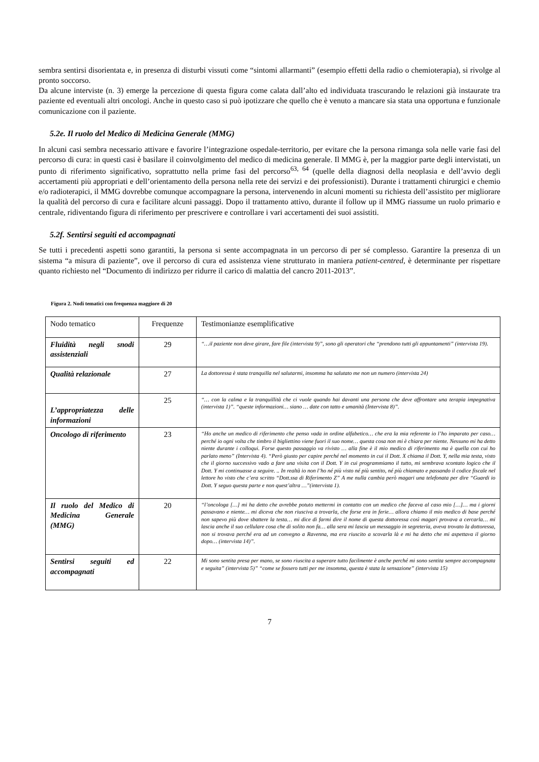sembra sentirsi disorientata e, in presenza di disturbi vissuti come “sintomi allarmanti” (esempio effetti della radio o chemioterapia), si rivolge al pronto soccorso.
Da alcune interviste (n. 3) emerge la percezione di questa figura come calata dall’alto ed individuata trascurando le relazioni già instaurate tra paziente ed eventuali altri oncologi. Anche in questo caso si può ipotizzare che quello che è venuto a mancare sia stata una opportuna e funzionale comunicazione con il paziente.
5.2e. Il ruolo del Medico di Medicina Generale (MMG)
In alcuni casi sembra necessario attivare e favorire l’integrazione ospedale-territorio, per evitare che la persona rimanga sola nelle varie fasi del percorso di cura: in questi casi è basilare il coinvolgimento del medico di medicina generale. Il MMG è, per la maggior parte degli intervistati, un punto di riferimento significativo, soprattutto nella prime fasi del percorso<sup>63, 64</sup> (quelle della diagnosi della neoplasia e dell’avvio degli accertamenti più appropriati e dell’orientamento della persona nella rete dei servizi e dei professionisti). Durante i trattamenti chirurgici e chemio e/o radioterapici, il MMG dovrebbe comunque accompagnare la persona, intervenendo in alcuni momenti su richiesta dell’assistito per migliorare la qualità del percorso di cura e facilitare alcuni passaggi. Dopo il trattamento attivo, durante il follow up il MMG riassume un ruolo primario e centrale, ridiventando figura di riferimento per prescrivere e controllare i vari accertamenti dei suoi assistiti.
5.2f. Sentirsi seguiti ed accompagnati
Se tutti i precedenti aspetti sono garantiti, la persona si sente accompagnata in un percorso di per sé complesso. Garantire la presenza di un sistema “a misura di paziente”, ove il percorso di cura ed assistenza viene strutturato in maniera patient-centred, è determinante per rispettare quanto richiesto nel “Documento di indirizzo per ridurre il carico di malattia del cancro 2011-2013”.
Figura 2. Nodi tematici con frequenza maggiore di 20
| Nodo tematico | Frequenze | Testimonianze esemplificative |
| --- | --- | --- |
| Fluidità negli snodi assistenziali | 29 | “…il paziente non deve girare, fare file (intervista 9)”, sono gli operatori che “prendono tutti gli appuntamenti” (intervista 19). |
| Qualità relazionale | 27 | La dottoressa è stata tranquilla nel salutarmi, insomma ha salutato me non un numero (intervista 24) |
| L’appropriatezza delle informazioni | 25 | “… con la calma e la tranquillità che ci vuole quando hai davanti una persona che deve affrontare una terapia impegnativa (intervista 1)”. “queste informazioni… siano … date con tatto e umanità (Intervista 8)”. |
| Oncologo di riferimento | 23 | “Ho anche un medico di riferimento che penso vada in ordine alfabetico… che era la mia referente io l’ho imparato per caso… perché io ogni volta che timbro il bigliettino viene fuori il suo nome… questa cosa non mi è chiara per niente. Nessuno mi ha detto niente durante i colloqui. Forse questo passaggio va rivisto … alla fine è il mio medico di riferimento ma è quella con cui ho parlato meno” (Intervista 4). “Però giusto per capire perché nel momento in cui il Dott. X chiama il Dott. Y, nella mia testa, visto che il giorno successivo vado a fare una visita con il Dott. Y in cui programmiamo il tutto, mi sembrava scontato logico che il Dott. Y mi continuasse a seguire. .. In realtà io non l’ho né più visto né più sentito, né più chiamato e passando il codice fiscale nel lettore ho visto che c’era scritto “Dott.ssa di Riferimento Z” A me nulla cambia però magari una telefonata per dire “Guardi io Dott. Y seguo questa parte e non quest’altra …”(intervista 1). |
| Il ruolo del Medico di Medicina Generale (MMG) | 20 | “l’oncologa […] mi ha detto che avrebbe potuto mettermi in contatto con un medico che faceva al caso mio […]… ma i giorni passavano e niente… mi diceva che non riusciva a trovarla, che forse era in ferie… allora chiamo il mio medico di base perché non sapevo più dove sbattere la testa… mi dice di farmi dire il nome di questa dottoressa così magari provava a cercarla… mi lascia anche il suo cellulare cosa che di solito non fa… alla sera mi lascia un messaggio in segreteria, aveva trovato la dottoressa, non si trovava perché era ad un convegno a Ravenna, ma era riuscito a scovarla là e mi ha detto che mi aspettava il giorno dopo… (intervista 14)”. |
| Sentirsi seguiti ed accompagnati | 22 | Mi sono sentita presa per mano, se sono riuscita a superare tutto facilmente è anche perché mi sono sentita sempre accompagnata e seguita” (intervista 5)” “come se fossero tutti per me insomma, questa è stata la sensazione” (intervista 15) |
7